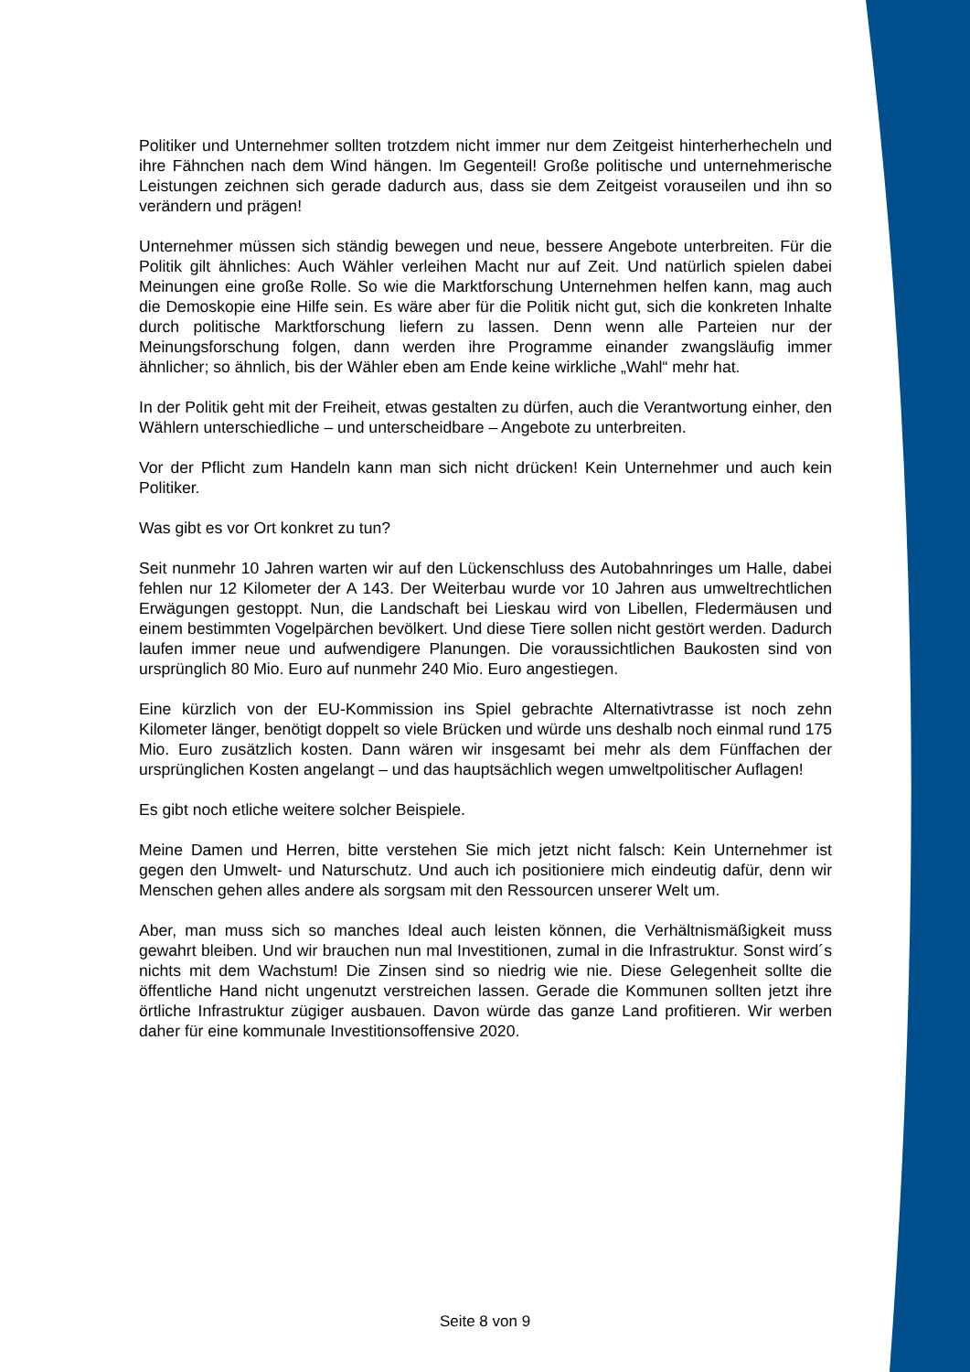Politiker und Unternehmer sollten trotzdem nicht immer nur dem Zeitgeist hinterherhecheln und ihre Fähnchen nach dem Wind hängen. Im Gegenteil! Große politische und unternehmerische Leistungen zeichnen sich gerade dadurch aus, dass sie dem Zeitgeist vorauseilen und ihn so verändern und prägen!
Unternehmer müssen sich ständig bewegen und neue, bessere Angebote unterbreiten. Für die Politik gilt ähnliches: Auch Wähler verleihen Macht nur auf Zeit. Und natürlich spielen dabei Meinungen eine große Rolle. So wie die Marktforschung Unternehmen helfen kann, mag auch die Demoskopie eine Hilfe sein. Es wäre aber für die Politik nicht gut, sich die konkreten Inhalte durch politische Marktforschung liefern zu lassen. Denn wenn alle Parteien nur der Meinungsforschung folgen, dann werden ihre Programme einander zwangsläufig immer ähnlicher; so ähnlich, bis der Wähler eben am Ende keine wirkliche „Wahl“ mehr hat.
In der Politik geht mit der Freiheit, etwas gestalten zu dürfen, auch die Verantwortung einher, den Wählern unterschiedliche – und unterscheidbare – Angebote zu unterbreiten.
Vor der Pflicht zum Handeln kann man sich nicht drücken! Kein Unternehmer und auch kein Politiker.
Was gibt es vor Ort konkret zu tun?
Seit nunmehr 10 Jahren warten wir auf den Lückenschluss des Autobahnringes um Halle, dabei fehlen nur 12 Kilometer der A 143. Der Weiterbau wurde vor 10 Jahren aus umweltrechtlichen Erwägungen gestoppt. Nun, die Landschaft bei Lieskau wird von Libellen, Fledermäusen und einem bestimmten Vogelpärchen bevölkert. Und diese Tiere sollen nicht gestört werden. Dadurch laufen immer neue und aufwendigere Planungen. Die voraussichtlichen Baukosten sind von ursprünglich 80 Mio. Euro auf nunmehr 240 Mio. Euro angestiegen.
Eine kürzlich von der EU-Kommission ins Spiel gebrachte Alternativtrasse ist noch zehn Kilometer länger, benötigt doppelt so viele Brücken und würde uns deshalb noch einmal rund 175 Mio. Euro zusätzlich kosten. Dann wären wir insgesamt bei mehr als dem Fünffachen der ursprünglichen Kosten angelangt – und das hauptsächlich wegen umweltpolitischer Auflagen!
Es gibt noch etliche weitere solcher Beispiele.
Meine Damen und Herren, bitte verstehen Sie mich jetzt nicht falsch: Kein Unternehmer ist gegen den Umwelt- und Naturschutz. Und auch ich positioniere mich eindeutig dafür, denn wir Menschen gehen alles andere als sorgsam mit den Ressourcen unserer Welt um.
Aber, man muss sich so manches Ideal auch leisten können, die Verhältnismäßigkeit muss gewahrt bleiben. Und wir brauchen nun mal Investitionen, zumal in die Infrastruktur. Sonst wird´s nichts mit dem Wachstum! Die Zinsen sind so niedrig wie nie. Diese Gelegenheit sollte die öffentliche Hand nicht ungenutzt verstreichen lassen. Gerade die Kommunen sollten jetzt ihre örtliche Infrastruktur zügiger ausbauen. Davon würde das ganze Land profitieren. Wir werben daher für eine kommunale Investitionsoffensive 2020.
Seite 8 von 9